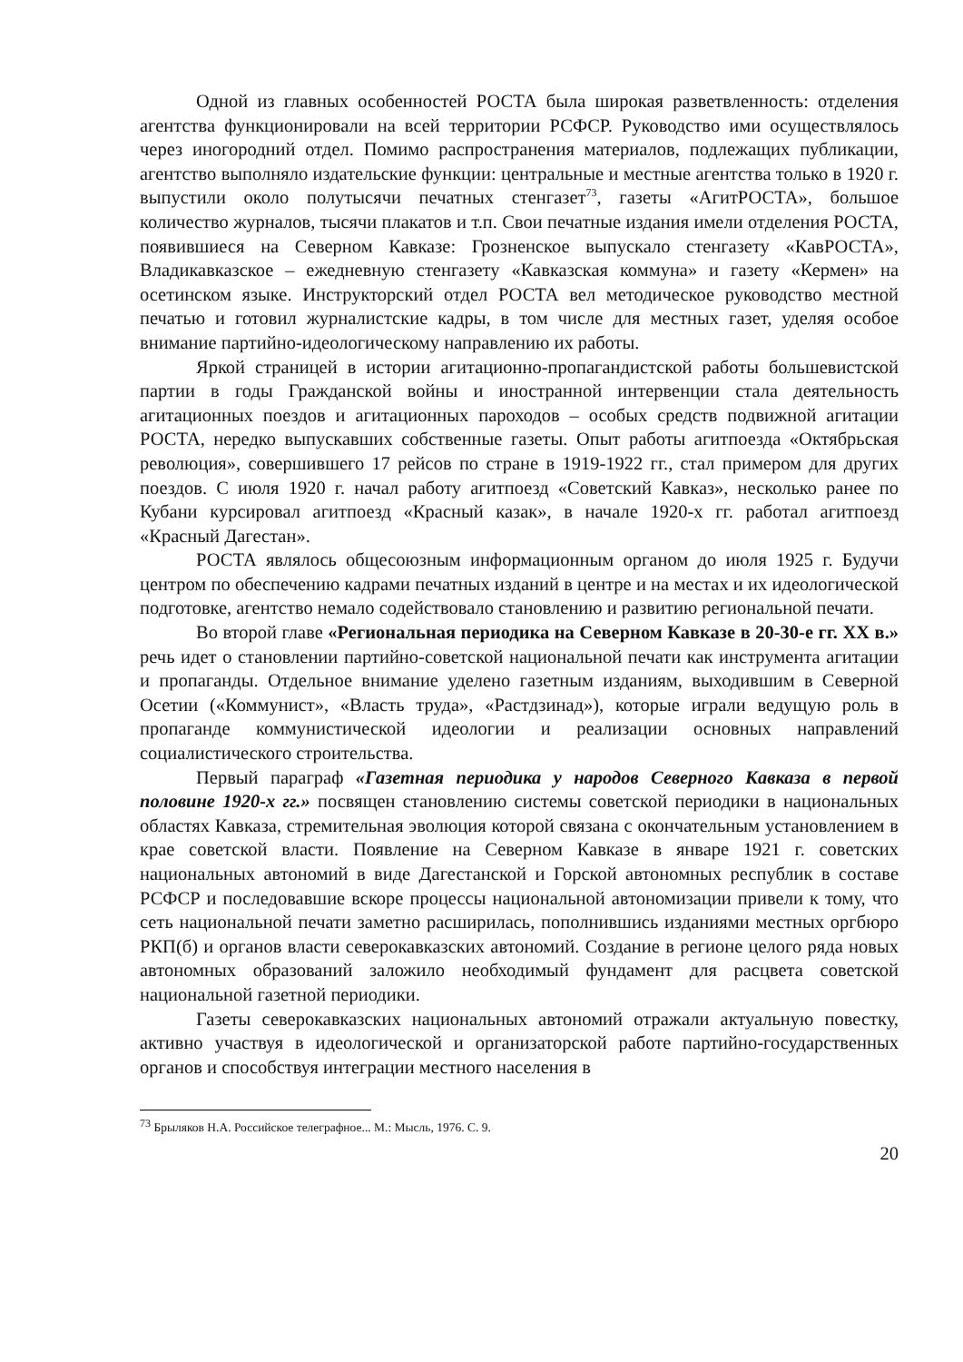Одной из главных особенностей РОСТА была широкая разветвленность: отделения агентства функционировали на всей территории РСФСР. Руководство ими осуществлялось через иногородний отдел. Помимо распространения материалов, подлежащих публикации, агентство выполняло издательские функции: центральные и местные агентства только в 1920 г. выпустили около полутысячи печатных стенгазет<sup>73</sup>, газеты «АгитРОСТА», большое количество журналов, тысячи плакатов и т.п. Свои печатные издания имели отделения РОСТА, появившиеся на Северном Кавказе: Грозненское выпускало стенгазету «КавРОСТА», Владикавказское – ежедневную стенгазету «Кавказская коммуна» и газету «Кермен» на осетинском языке. Инструкторский отдел РОСТА вел методическое руководство местной печатью и готовил журналистские кадры, в том числе для местных газет, уделяя особое внимание партийно-идеологическому направлению их работы.
Яркой страницей в истории агитационно-пропагандистской работы большевистской партии в годы Гражданской войны и иностранной интервенции стала деятельность агитационных поездов и агитационных пароходов – особых средств подвижной агитации РОСТА, нередко выпускавших собственные газеты. Опыт работы агитпоезда «Октябрьская революция», совершившего 17 рейсов по стране в 1919-1922 гг., стал примером для других поездов. С июля 1920 г. начал работу агитпоезд «Советский Кавказ», несколько ранее по Кубани курсировал агитпоезд «Красный казак», в начале 1920-х гг. работал агитпоезд «Красный Дагестан».
РОСТА являлось общесоюзным информационным органом до июля 1925 г. Будучи центром по обеспечению кадрами печатных изданий в центре и на местах и их идеологической подготовке, агентство немало содействовало становлению и развитию региональной печати.
Во второй главе «Региональная периодика на Северном Кавказе в 20-30-е гг. XX в.» речь идет о становлении партийно-советской национальной печати как инструмента агитации и пропаганды. Отдельное внимание уделено газетным изданиям, выходившим в Северной Осетии («Коммунист», «Власть труда», «Растдзинад»), которые играли ведущую роль в пропаганде коммунистической идеологии и реализации основных направлений социалистического строительства.
Первый параграф «Газетная периодика у народов Северного Кавказа в первой половине 1920-х гг.» посвящен становлению системы советской периодики в национальных областях Кавказа, стремительная эволюция которой связана с окончательным установлением в крае советской власти. Появление на Северном Кавказе в январе 1921 г. советских национальных автономий в виде Дагестанской и Горской автономных республик в составе РСФСР и последовавшие вскоре процессы национальной автономизации привели к тому, что сеть национальной печати заметно расширилась, пополнившись изданиями местных оргбюро РКП(б) и органов власти северокавказских автономий. Создание в регионе целого ряда новых автономных образований заложило необходимый фундамент для расцвета советской национальной газетной периодики.
Газеты северокавказских национальных автономий отражали актуальную повестку, активно участвуя в идеологической и организаторской работе партийно-государственных органов и способствуя интеграции местного населения в
<sup>73</sup> Брыляков Н.А. Российское телеграфное... М.: Мысль, 1976. С. 9.
20